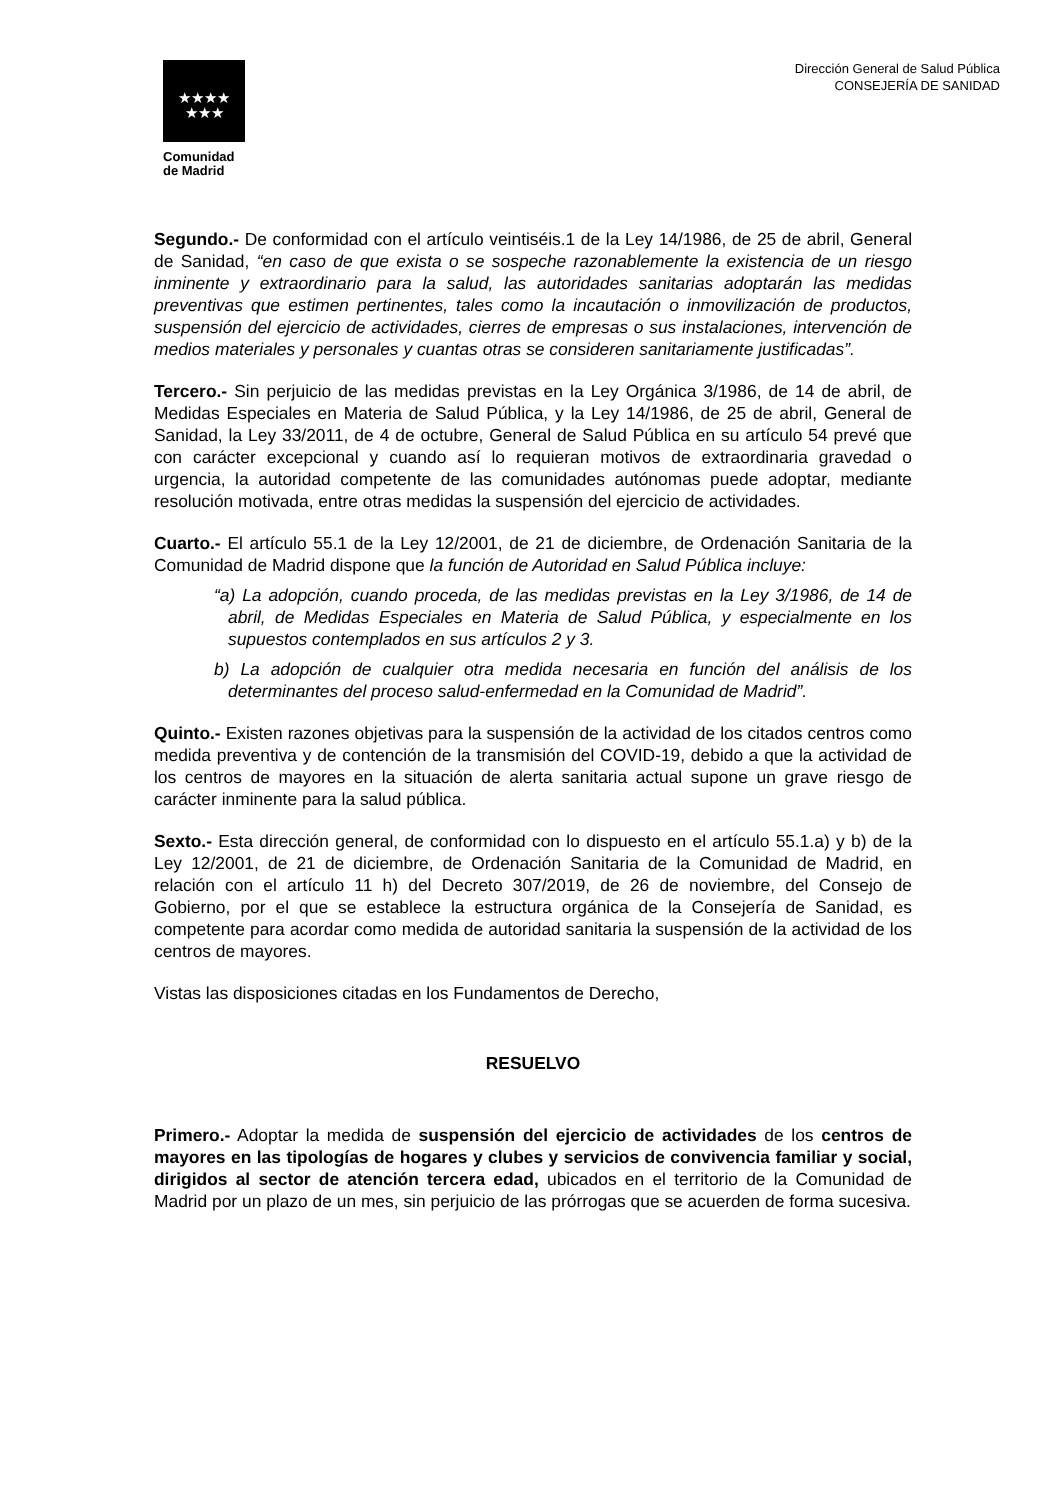★★★★
★★★
Comunidad
de Madrid
Dirección General de Salud Pública
CONSEJERÍA DE SANIDAD
Segundo.- De conformidad con el artículo veintiséis.1 de la Ley 14/1986, de 25 de abril, General de Sanidad, “en caso de que exista o se sospeche razonablemente la existencia de un riesgo inminente y extraordinario para la salud, las autoridades sanitarias adoptarán las medidas preventivas que estimen pertinentes, tales como la incautación o inmovilización de productos, suspensión del ejercicio de actividades, cierres de empresas o sus instalaciones, intervención de medios materiales y personales y cuantas otras se consideren sanitariamente justificadas”.
Tercero.- Sin perjuicio de las medidas previstas en la Ley Orgánica 3/1986, de 14 de abril, de Medidas Especiales en Materia de Salud Pública, y la Ley 14/1986, de 25 de abril, General de Sanidad, la Ley 33/2011, de 4 de octubre, General de Salud Pública en su artículo 54 prevé que con carácter excepcional y cuando así lo requieran motivos de extraordinaria gravedad o urgencia, la autoridad competente de las comunidades autónomas puede adoptar, mediante resolución motivada, entre otras medidas la suspensión del ejercicio de actividades.
Cuarto.- El artículo 55.1 de la Ley 12/2001, de 21 de diciembre, de Ordenación Sanitaria de la Comunidad de Madrid dispone que la función de Autoridad en Salud Pública incluye:
“a) La adopción, cuando proceda, de las medidas previstas en la Ley 3/1986, de 14 de abril, de Medidas Especiales en Materia de Salud Pública, y especialmente en los supuestos contemplados en sus artículos 2 y 3.
b) La adopción de cualquier otra medida necesaria en función del análisis de los determinantes del proceso salud-enfermedad en la Comunidad de Madrid”.
Quinto.- Existen razones objetivas para la suspensión de la actividad de los citados centros como medida preventiva y de contención de la transmisión del COVID-19, debido a que la actividad de los centros de mayores en la situación de alerta sanitaria actual supone un grave riesgo de carácter inminente para la salud pública.
Sexto.- Esta dirección general, de conformidad con lo dispuesto en el artículo 55.1.a) y b) de la Ley 12/2001, de 21 de diciembre, de Ordenación Sanitaria de la Comunidad de Madrid, en relación con el artículo 11 h) del Decreto 307/2019, de 26 de noviembre, del Consejo de Gobierno, por el que se establece la estructura orgánica de la Consejería de Sanidad, es competente para acordar como medida de autoridad sanitaria la suspensión de la actividad de los centros de mayores.
Vistas las disposiciones citadas en los Fundamentos de Derecho,
RESUELVO
Primero.- Adoptar la medida de suspensión del ejercicio de actividades de los centros de mayores en las tipologías de hogares y clubes y servicios de convivencia familiar y social, dirigidos al sector de atención tercera edad, ubicados en el territorio de la Comunidad de Madrid por un plazo de un mes, sin perjuicio de las prórrogas que se acuerden de forma sucesiva.